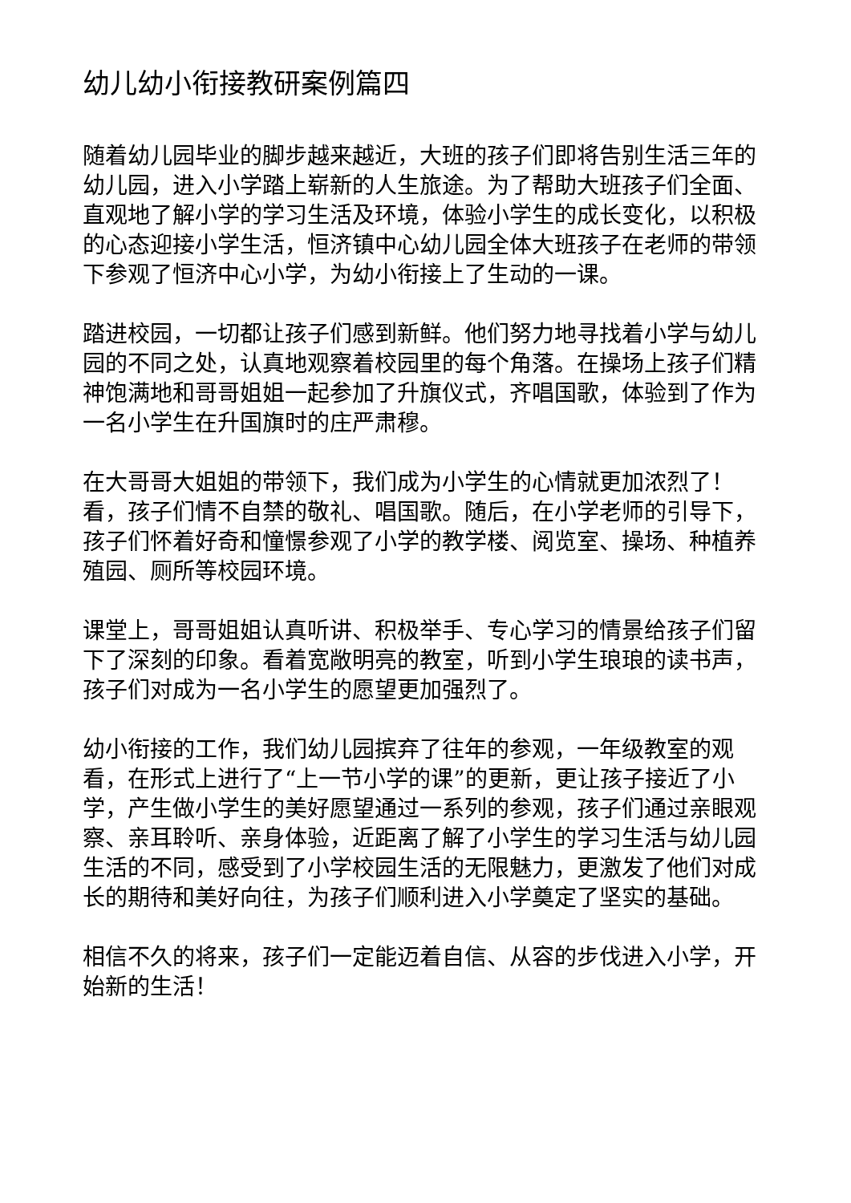幼儿幼小衔接教研案例篇四
随着幼儿园毕业的脚步越来越近，大班的孩子们即将告别生活三年的幼儿园，进入小学踏上崭新的人生旅途。为了帮助大班孩子们全面、直观地了解小学的学习生活及环境，体验小学生的成长变化，以积极的心态迎接小学生活，恒济镇中心幼儿园全体大班孩子在老师的带领下参观了恒济中心小学，为幼小衔接上了生动的一课。
踏进校园，一切都让孩子们感到新鲜。他们努力地寻找着小学与幼儿园的不同之处，认真地观察着校园里的每个角落。在操场上孩子们精神饱满地和哥哥姐姐一起参加了升旗仪式，齐唱国歌，体验到了作为一名小学生在升国旗时的庄严肃穆。
在大哥哥大姐姐的带领下，我们成为小学生的心情就更加浓烈了！看，孩子们情不自禁的敬礼、唱国歌。随后，在小学老师的引导下，孩子们怀着好奇和憧憬参观了小学的教学楼、阅览室、操场、种植养殖园、厕所等校园环境。
课堂上，哥哥姐姐认真听讲、积极举手、专心学习的情景给孩子们留下了深刻的印象。看着宽敞明亮的教室，听到小学生琅琅的读书声，孩子们对成为一名小学生的愿望更加强烈了。
幼小衔接的工作，我们幼儿园摈弃了往年的参观，一年级教室的观看，在形式上进行了“上一节小学的课”的更新，更让孩子接近了小学，产生做小学生的美好愿望通过一系列的参观，孩子们通过亲眼观察、亲耳聆听、亲身体验，近距离了解了小学生的学习生活与幼儿园生活的不同，感受到了小学校园生活的无限魅力，更激发了他们对成长的期待和美好向往，为孩子们顺利进入小学奠定了坚实的基础。
相信不久的将来，孩子们一定能迈着自信、从容的步伐进入小学，开始新的生活！